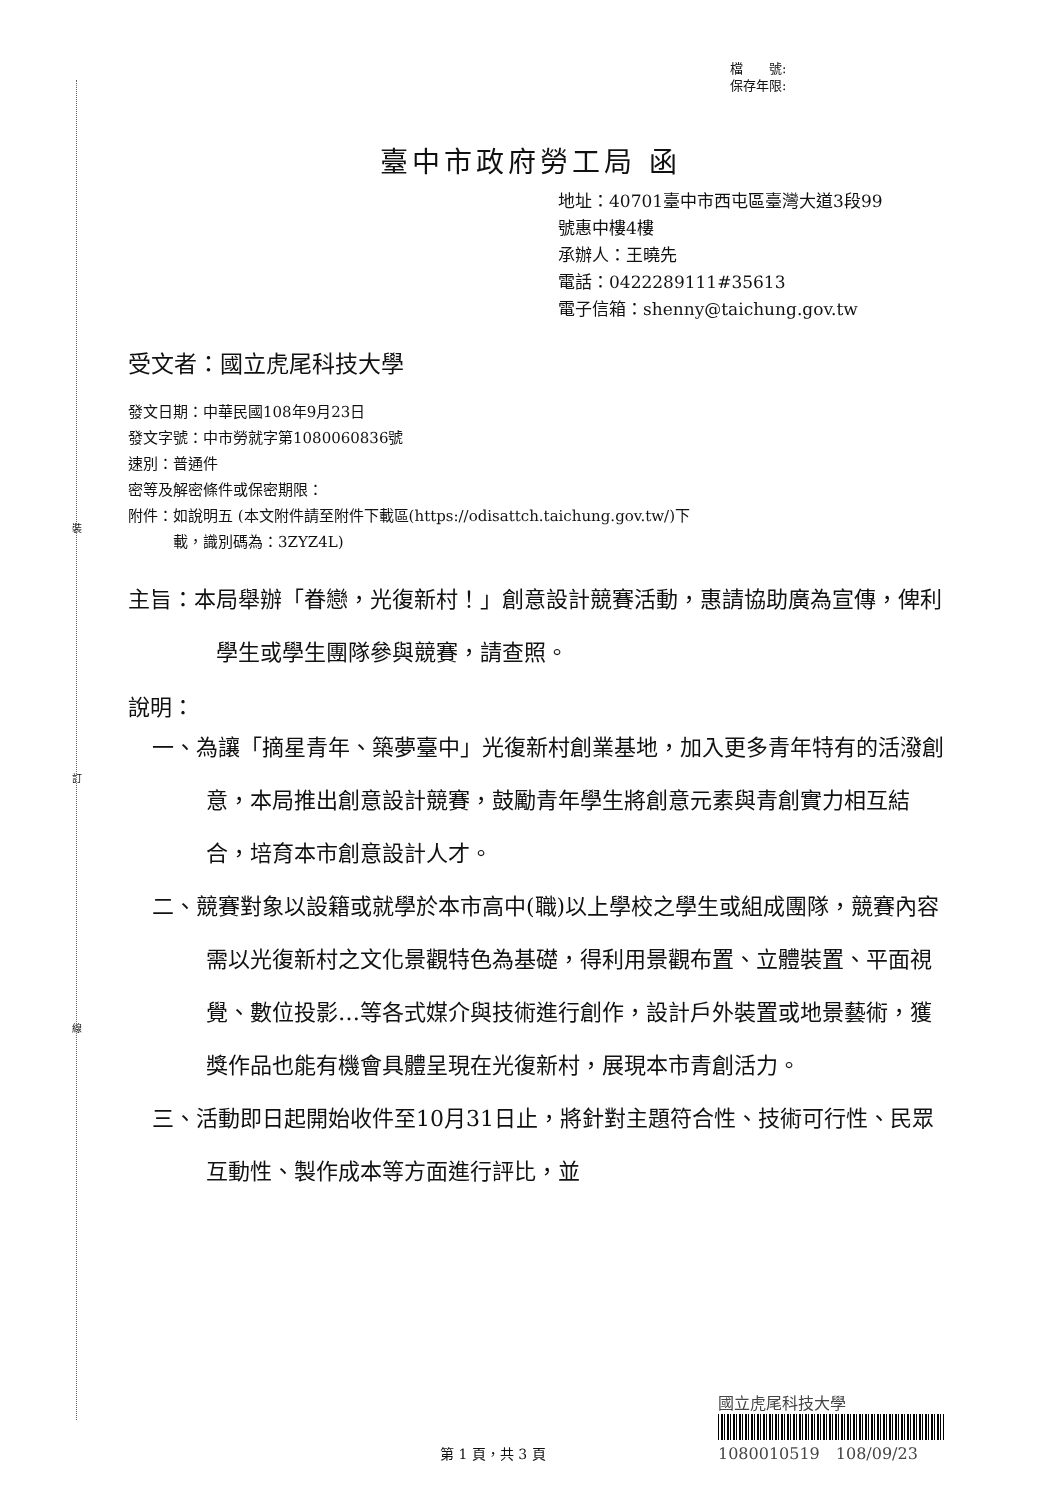裝
訂
線
檔　　號:
保存年限:
臺中市政府勞工局 函
地址：40701臺中市西屯區臺灣大道3段99
號惠中樓4樓
承辦人：王曉先
電話：0422289111#35613
電子信箱：shenny@taichung.gov.tw
受文者：國立虎尾科技大學
發文日期：中華民國108年9月23日
發文字號：中市勞就字第1080060836號
速別：普通件
密等及解密條件或保密期限：
附件：如說明五 (本文附件請至附件下載區(https://odisattch.taichung.gov.tw/)下
　　　載，識別碼為：3ZYZ4L)
主旨：本局舉辦「眷戀，光復新村！」創意設計競賽活動，惠請協助廣為宣傳，俾利學生或學生團隊參與競賽，請查照。
說明：
一、為讓「摘星青年、築夢臺中」光復新村創業基地，加入更多青年特有的活潑創意，本局推出創意設計競賽，鼓勵青年學生將創意元素與青創實力相互結合，培育本市創意設計人才。
二、競賽對象以設籍或就學於本市高中(職)以上學校之學生或組成團隊，競賽內容需以光復新村之文化景觀特色為基礎，得利用景觀布置、立體裝置、平面視覺、數位投影…等各式媒介與技術進行創作，設計戶外裝置或地景藝術，獲獎作品也能有機會具體呈現在光復新村，展現本市青創活力。
三、活動即日起開始收件至10月31日止，將針對主題符合性、技術可行性、民眾互動性、製作成本等方面進行評比，並
國立虎尾科技大學
1080010519　108/09/23
第 1 頁，共 3 頁